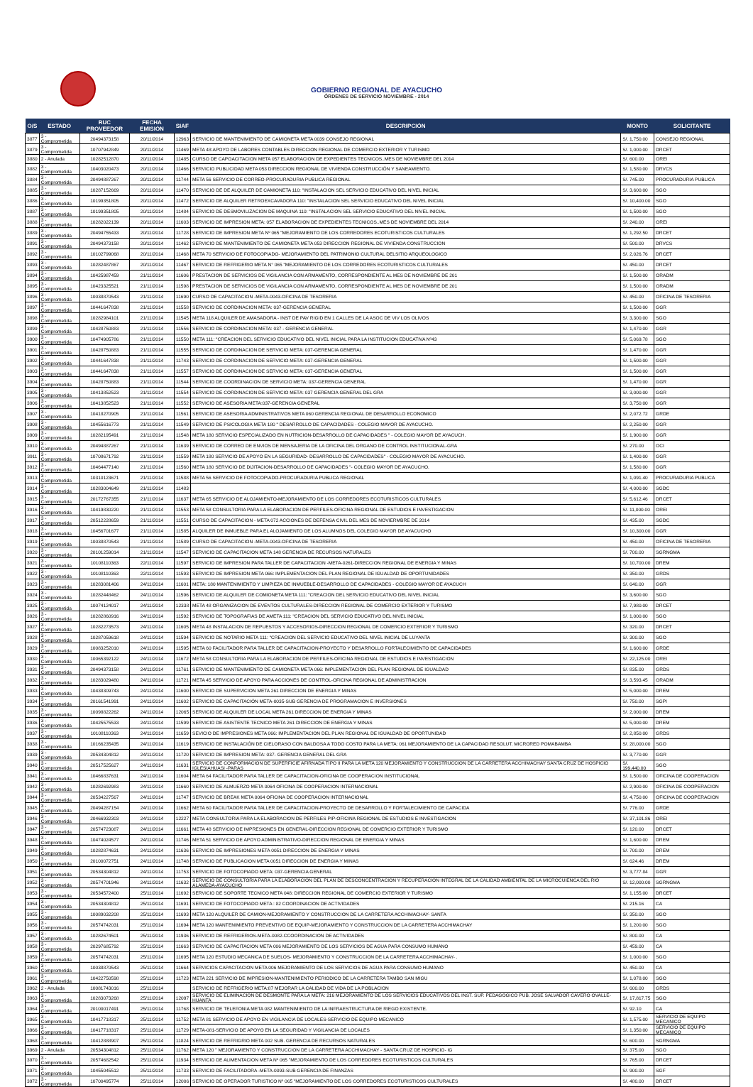GOBIERNO REGIONAL DE AYACUCHO
ÓRDENES DE SERVICIO NOVIEMBRE - 2014
| O/S | ESTADO | RUC PROVEEDOR | FECHA EMISIÓN | SIAF | DESCRIPCIÓN | MONTO | SOLICITANTE |
| --- | --- | --- | --- | --- | --- | --- | --- |
| 3877 | 3 - Comprometida | 20494373158 | 20/11/2014 | 12963 | SERVICIO DE MANTENIMIENTO DE CAMIONETA META 0039 CONSEJO REGIONAL | S/. 1,750.00 | CONSEJO REGIONAL |
| 3879 | 3 - Comprometida | 10707942849 | 20/11/2014 | 11469 | META 48:APOYO DE LABORES CONTABLES DIRECCION REGIONAL DE COMERCIO EXTERIOR Y TURISMO | S/. 1,000.00 | DRCET |
| 3880 | 2 - Anulada | 10282512870 | 20/11/2014 | 11485 | CURSO DE CAPOACITACION META 057 ELABORACION DE EXPEDIENTES TECNICOS..MES DE NOVIEMBRE DEL 2014 | S/. 600.00 | OREI |
| 3882 | 3 - Comprometida | 10403020473 | 20/11/2014 | 11466 | SERVICIO PUBLICIDAD META 053 DIRECCION REGIONAL DE VIVIENDA CONSTRUCCIÓN Y SANEAMIENTO. | S/. 1,580.00 | DRVCS |
| 3884 | 3 - Comprometida | 20494887267 | 20/11/2014 | 11744 | META 56 SERVICIO DE CORREO-PROCURADURIA PUBLICA REGIONAL | S/. 745.00 | PROCURADURIA PUBLICA |
| 3885 | 3 - Comprometida | 10287152669 | 20/11/2014 | 11470 | SERVICIO DE DE ALQUILER DE CAMIONETA 110: "INSTALACION SEL SERVICIO EDUCATIVO DEL NIVEL INICIAL | S/. 3,600.00 | SGO |
| 3886 | 3 - Comprometida | 10199351805 | 20/11/2014 | 11472 | SERVICIO DE ALQUILER RETROEXCAVADORA 110: "INSTALACION SEL SERVICIO EDUCATIVO DEL NIVEL INICIAL | S/. 10,400.00 | SGO |
| 3887 | 3 - Comprometida | 10199351805 | 20/11/2014 | 11484 | SERVICIO DE DESMOVILIZACION DE MAQUINA 110: "INSTALACION SEL SERVICIO EDUCATIVO DEL NIVEL INICIAL | S/. 1,500.00 | SGO |
| 3888 | 3 - Comprometida | 10282022139 | 20/11/2014 | 11603 | SERVICIO DE IMPRESION META: 057 ELABORACION DE EXPEDIENTES TECNICOS..MES DE NOVIEMBRE DEL 2014 | S/. 240.00 | OREI |
| 3889 | 3 - Comprometida | 20494755433 | 20/11/2014 | 11728 | SERVICIO DE IMPRESION META Nº 065 "MEJORAMIENTO DE LOS CORREDORES ECOTURISTICOS CULTURALES | S/. 1,292.50 | DRCET |
| 3891 | 3 - Comprometida | 20494373158 | 20/11/2014 | 11462 | SERVICIO DE MANTENIMIENTO DE CAMIONETA META 053 DIRECCION REGIONAL DE VIVIENDA CONSTRUCCION | S/. 500.00 | DRVCS |
| 3892 | 3 - Comprometida | 10102799068 | 20/11/2014 | 11468 | META 70 SERVICIO DE FOTOCOPIADO- MEJORAMIENTO DEL PATRIMONIO CULTURAL DELSITIO ARQUEOLOGICO | S/. 2,026.76 | DRCET |
| 3893 | 3 - Comprometida | 10282487867 | 20/11/2014 | 11467 | SERVICIO DE REFRIGERIO META N° 065 "MEJORAMIENTO DE LOS CORREDORES ECOTURISTICOS CULTURALES | S/. 450.00 | DRCET |
| 3894 | 3 - Comprometida | 10425987459 | 21/11/2014 | 11606 | PRESTACION DE SERVICIOS DE VIGILANCIA CON ARMAMENTO, CORRESPONDIENTE AL MES DE NOVIEMBRE DE 201 | S/. 1,500.00 | ORADM |
| 3895 | 3 - Comprometida | 10423325521 | 21/11/2014 | 11598 | PRESTACION DE SERVICIOS DE VIGILANCIA CON ARMAMENTO, CORRESPONDIENTE AL MES DE NOVIEMBRE DE 201 | S/. 1,500.00 | ORADM |
| 3896 | 3 - Comprometida | 10038870543 | 21/11/2014 | 11690 | CURSO DE CAPACITACION -META-0043-OFICINA DE TESORERIA | S/. 450.00 | OFICINA DE TESORERIA |
| 3897 | 3 - Comprometida | 10441647838 | 21/11/2014 | 11558 | SERVICIO DE CORDINACION META: 037-GERENCIA GENERAL | S/. 1,500.00 | GGR |
| 3898 | 3 - Comprometida | 10282984101 | 21/11/2014 | 11545 | META 118 ALQUILER DE AMASADORA - INST DE PAV RIGID EN 1 CALLES DE LA ASOC DE VIV LOS OLIVOS | S/. 3,300.00 | SGO |
| 3899 | 3 - Comprometida | 10428750883 | 21/11/2014 | 11556 | SERVICIO DE CORDINACION META: 037 - GERENCIA GENERAL | S/. 1,470.00 | GGR |
| 3900 | 3 - Comprometida | 10474905786 | 21/11/2014 | 11550 | META 111: "CREACION DEL SERVICIO EDUCATIVO DEL NIVEL INICIAL PARA LA INSTITUCION EDUCATIVA Nº43 | S/. 5,069.78 | SGO |
| 3901 | 3 - Comprometida | 10428750883 | 21/11/2014 | 11555 | SERVICIO DE CORDINACION DE SERVICIO META: 037-GERENCIA GENERAL | S/. 1,470.00 | GGR |
| 3902 | 3 - Comprometida | 10441647838 | 21/11/2014 | 11743 | SERVICIO DE CORDINACION DE SERVICIO META: 037-GERENCIA GENERAL | S/. 1,500.00 | GGR |
| 3903 | 3 - Comprometida | 10441647838 | 21/11/2014 | 11557 | SERVICIO DE CORDINACION DE SERVICIO META: 037-GERENCIA GENERAL | S/. 1,500.00 | GGR |
| 3904 | 3 - Comprometida | 10428750883 | 21/11/2014 | 11544 | SERVICIO DE COORDINACION DE SERVICIO META: 037-GERENCIA GENERAL | S/. 1,470.00 | GGR |
| 3905 | 3 - Comprometida | 10413852523 | 21/11/2014 | 11554 | SERVICIO DE CORDINACION DE SERVICIO META: 037 GERENCIA GENERAL DEL GRA | S/. 3,000.00 | GGR |
| 3906 | 3 - Comprometida | 10413852523 | 21/11/2014 | 11552 | SERVICIO DE ASESORIA META:037-GERENCIA GENERAL | S/. 3,750.00 | GGR |
| 3907 | 3 - Comprometida | 10418270905 | 21/11/2014 | 11561 | SERVICIO DE ASESORIA ADMINISTRATIVOS META 060 GERENCIA REGIONAL DE DESARROLLO ECONOMICO | S/. 2,072.72 | GRDE |
| 3908 | 3 - Comprometida | 10455616773 | 21/11/2014 | 11549 | SERVICIO DE PSICOLOGIA META 180 " DESARROLLO DE CAPACIDADES - COLEGIO MAYOR DE AYACUCHO. | S/. 2,250.00 | GGR |
| 3909 | 3 - Comprometida | 10282195491 | 21/11/2014 | 11548 | META 180 SERVICIO ESPECIALIZADO EN NUTRICION-DESARROLLO DE CAPACIDADES " - COLEGIO MAYOR DE AYACUCH. | S/. 1,900.00 | GGR |
| 3910 | 3 - Comprometida | 20494887267 | 21/11/2014 | 11639 | SERVICIO DE CORREO DE ENVIOS DE MENSAJERIA DE LA OFICINA DEL ORGANO DE CONTROL INSTITUCIONAL-GRA | S/. 270.00 | OCI |
| 3911 | 3 - Comprometida | 10708671792 | 21/11/2014 | 11559 | META 180 SERVICIO DE APOYO EN LA SEGURIDAD- DESARROLLO DE CAPACIDADES" - COLEGIO MAYOR DE AYACUCHO. | S/. 1,400.00 | GGR |
| 3912 | 3 - Comprometida | 10464477140 | 21/11/2014 | 11560 | META 180 SERVICIO DE DIJITACION-DESARROLLO DE CAPACIDADES "- COLEGIO MAYOR DE AYACUCHO. | S/. 1,580.00 | GGR |
| 3913 | 3 - Comprometida | 10310123671 | 21/11/2014 | 11588 | META 56 SERVICIO DE FOTOCOPIADO-PROCURADURIA PUBLICA REGIONAL | S/. 1,091.40 | PROCURADURIA PUBLICA |
| 3914 | 3 - Comprometida | 10283004649 | 21/11/2014 | 11483 | | S/. 4,000.00 | SGDC |
| 3915 | 3 - Comprometida | 20172767355 | 21/11/2014 | 11637 | META 65 SERVICIO DE ALOJAMIENTO-MEJORAMIENTO DE LOS CORREDORES ECOTURISTICOS CULTURALES | S/. 5,612.46 | DRCET |
| 3916 | 3 - Comprometida | 10419830220 | 21/11/2014 | 11553 | META 58 CONSULTORIA PARA LA ELABORACION DE PERFILES-OFICINA REGIONAL DE ESTUDIOS E INVESTIGACION | S/. 11,000.00 | OREI |
| 3917 | 3 - Comprometida | 20512228659 | 21/11/2014 | 11551 | CURSO DE CAPACITACION - META 072 ACCIONES DE DEFENSA CIVIL DEL MES DE NOVIERMBRE DE 2014 | S/. 435.00 | SGDC |
| 3918 | 3 - Comprometida | 10456701677 | 21/11/2014 | 11585 | ALQUILER DE INMUEBLE PARA EL ALOJAMIENTO DE LOS ALUMNOS DEL COLEGIO MAYOR DE AYACUCHO | S/. 10,300.00 | GGR |
| 3919 | 3 - Comprometida | 10038870543 | 21/11/2014 | 11589 | CURSO DE CAPACITACION -META-0043-OFICINA DE TESORERIA | S/. 450.00 | OFICINA DE TESORERIA |
| 3920 | 3 - Comprometida | 20101259014 | 21/11/2014 | 11547 | SERVICIO DE CAPACITACION META 148 GERENCIA DE RECURSOS NATURALES | S/. 700.00 | SGRNGMA |
| 3921 | 3 - Comprometida | 10108110363 | 22/11/2014 | 11597 | SERVICIO DE IMPRESION PARA TALLER DE CAPACITACION -META-0261-DIRECCION REGIONAL DE ENERGIA Y MINAS | S/. 10,700.00 | DREM |
| 3922 | 3 - Comprometida | 10108110363 | 22/11/2014 | 11593 | SERVICIO DE IMPRESION META 066: IMPLEMENTACION DEL PLAN REGIONAL DE IGUALDAD DE OPORTUNIDADES | S/. 350.00 | GRDS |
| 3923 | 3 - Comprometida | 10283081406 | 24/11/2014 | 11601 | META: 180 MANTENIMIENTO Y LIMPIEZA DE INMUEBLE-DESARROLLO DE CAPACIDADES - COLEGIO MAYOR DE AYACUCH | S/. 640.00 | GGR |
| 3924 | 3 - Comprometida | 10282448462 | 24/11/2014 | 11596 | SERVICIO DE ALQUILER DE COMIONETA META 111: "CREACION DEL SERVICIO EDUCATIVO DEL NIVEL INICIAL | S/. 3,600.00 | SGO |
| 3925 | 3 - Comprometida | 10074124017 | 24/11/2014 | 12338 | META 48 ORGANIZACION DE EVENTOS CULTURALES-DIRECCION REGIONAL DE COMERCIO EXTERIOR Y TURISMO | S/. 7,980.00 | DRCET |
| 3926 | 3 - Comprometida | 10282860916 | 24/11/2014 | 11592 | SERVICIO DE TOPOGRAFIAS DE AMETA 111: "CREACION DEL SERVICIO EDUCATIVO DEL NIVEL INICIAL | S/. 1,000.00 | SGO |
| 3927 | 3 - Comprometida | 10282273573 | 24/11/2014 | 11605 | META 48 INSTALACION DE REPUESTOS Y ACCESORIOS-DIRECCION REGIONAL DE COMERCIO EXTERIOR Y TURISMO | S/. 320.00 | DRCET |
| 3928 | 3 - Comprometida | 10287059618 | 24/11/2014 | 11594 | SERVICIO DE NOTARIO META 111: "CREACION DEL SERVICIO EDUCATIVO DEL NIVEL INICIAL DE LUYANTA | S/. 300.00 | SGO |
| 3929 | 3 - Comprometida | 10083252010 | 24/11/2014 | 11595 | META 60 FACILITADOR PARA TALLER DE CAPACITACION-PROYECTO Y DESARROLLO FORTALECIMIENTO DE CAPACIDADES | S/. 1,600.00 | GRDE |
| 3930 | 3 - Comprometida | 10065392122 | 24/11/2014 | 11672 | META 58 CONSULTORIA PARA LA ELABORACION DE PERFILES-OFICINA REGIONAL DE ESTUDIOS E INVESTIGACION | S/. 22,125.00 | OREI |
| 3931 | 3 - Comprometida | 20494373158 | 24/11/2014 | 11761 | SERVICIO DE MANTENIMIENTO DE CAMIONETA META 066: IMPLEMENTACION DEL PLAN REGIONAL DE IGUALDAD | S/. 835.00 | GRDS |
| 3932 | 3 - Comprometida | 10283029480 | 24/11/2014 | 11721 | META 45 SERVICIO DE APOYO PARA ACCIONES DE CONTROL-OFICINA REGIONAL DE ADMINISTRACION | S/. 3,593.45 | ORADM |
| 3933 | 3 - Comprometida | 10438309743 | 24/11/2014 | 11600 | SERVICIO DE SUPERVICION META 261 DIRECCION DE ENERGIA Y MINAS | S/. 5,000.00 | DREM |
| 3934 | 3 - Comprometida | 20161541991 | 24/11/2014 | 11602 | SERVICIO DE CAPACITACIÓN META-0035-SUB GERENCIA DE PROGRAMACION E INVERSIONES | S/. 750.00 | SGPI |
| 3935 | 3 - Comprometida | 10098822262 | 24/11/2014 | 12065 | SERVICIO DE ALQUILER DE LOCAL META 261 DIRECCION DE ENERGIA Y MINAS | S/. 2,000.00 | DREM |
| 3936 | 3 - Comprometida | 10425575533 | 24/11/2014 | 11599 | SERVICIO DE ASISTENTE TECNICO META 261 DIRECCION DE ENERGIA Y MINAS | S/. 5,000.00 | DREM |
| 3937 | 3 - Comprometida | 10108110363 | 24/11/2014 | 11659 | SEVICIO DE IMPRESIONES META 066: IMPLEMENTACION DEL PLAN REGIONAL DE IGUALDAD DE OPORTUNIDAD | S/. 2,850.00 | GRDS |
| 3938 | 3 - Comprometida | 10166235435 | 24/11/2014 | 11619 | SERVICIO DE INSTALACIÓN DE CIELORASO CON BALDOSA A TODO COSTO PARA LA META: 061 MEJORAMIENTO DE LA CAPACIDAD RESOLUT. MICRORED POMABAMBA | S/. 28,000.00 | SGO |
| 3939 | 3 - Comprometida | 20534304812 | 24/11/2014 | 11720 | SERVICIO DE IMPRESION META: 037- GERENCIA GENERAL DEL GRA | S/. 3,770.00 | GGR |
| 3940 | 3 - Comprometida | 20517525627 | 24/11/2014 | 11631 | SERVICIO DE CONFORMACION DE SUPERFICIE AFIRNADA TIPO II PARA LA META 120 MEJORAMIENTO Y CONSTRUCCION DE LA CARRETERA ACCHIMACHAY SANTA CRUZ DE HOSPICIO IGLESIAHUASI -PARAS | S/. 199,440.00 | SGO |
| 3941 | 3 - Comprometida | 10466837631 | 24/11/2014 | 11604 | META 64 FACILITADOR PARA TALLER DE CAPACITACION-OFICINA DE COOPERACION INSTITUCIONAL | S/. 1,500.00 | OFICINA DE COOPERACION |
| 3942 | 3 - Comprometida | 10282692983 | 24/11/2014 | 11660 | SERVICIO DE ALMUERZO META 0064 OFICINA DE COOPERACION INTERNACIONAL | S/. 2,900.00 | OFICINA DE COOPERACION |
| 3944 | 3 - Comprometida | 20534227567 | 24/11/2014 | 11747 | SERVICIO DE BREAK META 0064 OFICINA DE COOPERACION INTERNACIONAL | S/. 4,750.00 | OFICINA DE COOPERACION |
| 3945 | 3 - Comprometida | 20494287154 | 24/11/2014 | 11662 | META 60 FACILITADOR PARA TALLER DE CAPACITACION-PROYECTO DE DESARROLLO Y FORTALECIMIENTO DE CAPACIDA | S/. 776.00 | GRDE |
| 3946 | 3 - Comprometida | 20466932303 | 24/11/2014 | 12227 | META CONSULTORIA PARA LA ELABORACION DE PERFILES PIP-OFICINA REGIONAL DE ESTUDIOS E INVESTIGACION | S/. 37,101.86 | OREI |
| 3947 | 3 - Comprometida | 20574723087 | 24/11/2014 | 11661 | META 48 SERVICIO DE IMPRESIONES EN GENERAL-DIRECCION REGIONAL DE COMERCIO EXTERIOR Y TURISMO | S/. 120.00 | DRCET |
| 3948 | 3 - Comprometida | 10474024577 | 24/11/2014 | 11746 | META 51 SERVICIO DE APOYO ADMINISTRATIVO-DIRECCION REGIONAL DE ENERGIA Y MINAS | S/. 1,600.00 | DREM |
| 3949 | 3 - Comprometida | 10282874631 | 24/11/2014 | 11636 | SERVICIO DE IMPRESIONES META 0051 DIRECCION DE ENERGIA Y MINAS | S/. 700.00 | DREM |
| 3950 | 3 - Comprometida | 20100072751 | 24/11/2014 | 11748 | SERVICIO DE PUBLICACION META 0051 DIRECCION DE ENERGIA Y MINAS | S/. 624.46 | DREM |
| 3951 | 3 - Comprometida | 20534304812 | 24/11/2014 | 11753 | SERVICIO DE FOTOCOPIADO META: 037-GERENCIA GENERAL | S/. 3,777.84 | GGR |
| 3952 | 3 - Comprometida | 20574701946 | 24/11/2014 | 11632 | SERVICIO DE CONSULTORIA PARA LA ELABORACION DEL PLAN DE DESCONCENTRACION Y RECUPERACION INTEGRAL DE LA CALIDAD AMBIENTAL DE LA MICROCUIENCA DEL RIO ALAMEDA-AYACUCHO | S/. 12,000.00 | SGRNGMA |
| 3953 | 3 - Comprometida | 20534572400 | 25/11/2014 | 11692 | SERVICIO DE SOPORTE TECNICO META 048: DIRECCION REGIONAL DE COMERCIO EXTERIOR Y TURISMO | S/. 1,155.00 | DRCET |
| 3954 | 3 - Comprometida | 20534304812 | 25/11/2014 | 11691 | SERVICIO DE FOTOCOPIADO META : 82 COORDINACION DE ACTIVIDADES | S/. 215.16 | CA |
| 3955 | 3 - Comprometida | 10089032208 | 25/11/2014 | 11693 | META 120 ALQUILER DE CAMION-MEJORAMIENTO Y CONSTRUCCION DE LA CARRETERA ACCHIMACHAY- SANTA | S/. 350.00 | SGO |
| 3956 | 3 - Comprometida | 20574742031 | 25/11/2014 | 11694 | META 120 MANTENIMIENTO PREVENTIVO DE EQUIP-MEJORAMIENTO Y CONSTRUCCION DE LA CARRETERA ACCHIMACHAY | S/. 1,200.00 | SGO |
| 3957 | 3 - Comprometida | 10282674501 | 25/11/2014 | 11936 | SERVICIO DE REFRIGERIOS-META-0082-CCOORDINACION DE ACTIVIDADES | S/. 800.00 | CA |
| 3958 | 3 - Comprometida | 20297685792 | 25/11/2014 | 11663 | SERVICIO DE CAPACITACION META 006 MEJORAMIENTO DE LOS SERVICIOS DE AGUA PARA CONSUMO HUMANO | S/. 459.00 | CA |
| 3959 | 3 - Comprometida | 20574742031 | 25/11/2014 | 11695 | META 120 ESTUDIO MECANICA DE SUELOS- MEJORAMIENTO Y CONSTRUCCION DE LA CARRETERA ACCHIMACHAY- . | S/. 1,000.00 | SGO |
| 3960 | 3 - Comprometida | 10038870543 | 25/11/2014 | 11664 | SERVICIOS CAPACITACION META 006 MEJORAMIENTO DE LOS SERVICIOS DE AGUA PARA CONSUMO HUMANO | S/. 450.00 | CA |
| 3961 | 3 - Comprometida | 10422750598 | 25/11/2014 | 11723 | META 221 SERVICIO DE IMPRESION-MANTENIMIENTO PERIODICO DE LA CARRETERA TAMBO SAN MIGU | S/. 1,078.00 | SGO |
| 3962 | 2 - Anulada | 10081743016 | 25/11/2014 | | SERVICIO DE REFRIGERIO META:87 MEJORAR LA CALIDAD DE VIDA DE LA POBLACION | S/. 600.00 | GRDS |
| 3963 | 3 - Comprometida | 10283073268 | 25/11/2014 | 12097 | SERVICIO DE ELIMINACION DE DESMONTE PARA LA META: 216 MEJORAMIENTO DE LOS SERVICIOS EDUCATIVOS DEL INST. SUP. PEDAGOGICO PUB. JOSE SALVADOR CAVERO OVALLE-HUANTA | S/. 17,817.75 | SGO |
| 3964 | 3 - Comprometida | 20100017491 | 25/11/2014 | 11768 | SERVICIO DE TELEFONIA META 082 MANTENIMIENTO DE LA INFRAESTRUCTURA DE RIEGO EXISTENTE. | S/. 92.10 | CA |
| 3965 | 3 - Comprometida | 10417718317 | 25/11/2014 | 11752 | META 81 SERVICIO DE APOYO EN VIGILANCIA DE LOCALES-SERVICIO DE EQUIPO MECANICO | S/. 1,575.00 | SERVICIO DE EQUIPO MECANICO |
| 3966 | 3 - Comprometida | 10417718317 | 25/11/2014 | 11729 | META-081-SERVICIO DE APOYO EN LA SEGURIDAD Y VIGILANCIA DE LOCALES | S/. 1,350.00 | SERVICIO DE EQUIPO MECANICO |
| 3968 | 3 - Comprometida | 10412888907 | 25/11/2014 | 11824 | SERVICIO DE REFRIGRIO META 002 SUB. GERENCIA DE RECURSOS NATURALES | S/. 600.00 | SGRNGMA |
| 3969 | 2 - Anulada | 20534304812 | 25/11/2014 | 11762 | META 120 " MEJORAMIENTO Y CONSTRUCCION DE LA CARRETERA ACCHIMACHAY - SANTA CRUZ DE HOSPICIO- IG | S/. 375.00 | SGO |
| 3970 | 3 - Comprometida | 20574682542 | 25/11/2014 | 11934 | SERVICIO DE ALIMENTACION META Nº 065 "MEJORAMIENTO DE LOS CORREDORES ECOTURISTICOS CULTURALES | S/. 765.00 | DRCET |
| 3971 | 3 - Comprometida | 10455045512 | 25/11/2014 | 11733 | SERVICIO DE FACILITADORA -META-0093-SUB GERENCIA DE FINANZAS | S/. 900.00 | SGF |
| 3972 | 3 - Comprometida | 10700495774 | 25/11/2014 | 12006 | SERVICIO DE OPERADOR TURISTICO Nº 065 "MEJORAMIENTO DE LOS CORREDORES ECOTURISTICOS CULTURALES | S/. 480.00 | DRCET |